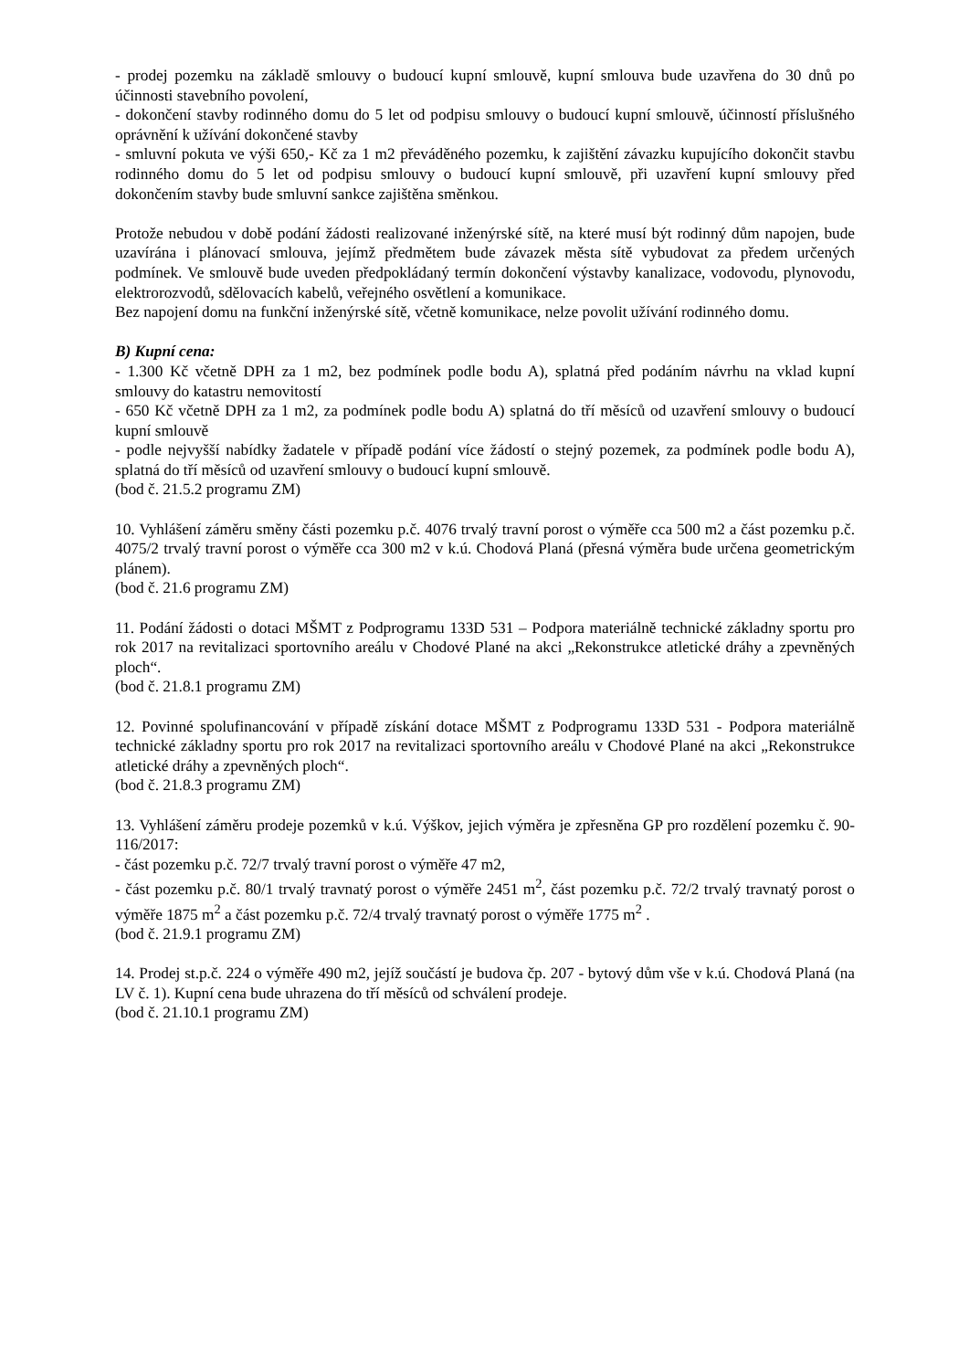- prodej pozemku na základě smlouvy o budoucí kupní smlouvě, kupní smlouva bude uzavřena do 30 dnů po účinnosti stavebního povolení,
- dokončení stavby rodinného domu do 5 let od podpisu smlouvy o budoucí kupní smlouvě, účinností příslušného oprávnění k užívání dokončené stavby
- smluvní pokuta ve výši 650,- Kč za 1 m2 převáděného pozemku, k zajištění závazku kupujícího dokončit stavbu rodinného domu do 5 let od podpisu smlouvy o budoucí kupní smlouvě, při uzavření kupní smlouvy před dokončením stavby bude smluvní sankce zajištěna směnkou.
Protože nebudou v době podání žádosti realizované inženýrské sítě, na které musí být rodinný dům napojen, bude uzavírána i plánovací smlouva, jejímž předmětem bude závazek města sítě vybudovat za předem určených podmínek. Ve smlouvě bude uveden předpokládaný termín dokončení výstavby kanalizace, vodovodu, plynovodu, elektrorozvodů, sdělovacích kabelů, veřejného osvětlení a komunikace.
Bez napojení domu na funkční inženýrské sítě, včetně komunikace, nelze povolit užívání rodinného domu.
B) Kupní cena:
- 1.300 Kč včetně DPH za 1 m2, bez podmínek podle bodu A), splatná před podáním návrhu na vklad kupní smlouvy do katastru nemovitostí
- 650 Kč včetně DPH za 1 m2, za podmínek podle bodu A) splatná do tří měsíců od uzavření smlouvy o budoucí kupní smlouvě
- podle nejvyšší nabídky žadatele v případě podání více žádostí o stejný pozemek, za podmínek podle bodu A), splatná do tří měsíců od uzavření smlouvy o budoucí kupní smlouvě.
(bod č. 21.5.2 programu ZM)
10. Vyhlášení záměru směny části pozemku p.č. 4076 trvalý travní porost o výměře cca 500 m2 a část pozemku p.č. 4075/2 trvalý travní porost o výměře cca 300 m2 v k.ú. Chodová Planá (přesná výměra bude určena geometrickým plánem).
(bod č. 21.6 programu ZM)
11. Podání žádosti o dotaci MŠMT z Podprogramu 133D 531 – Podpora materiálně technické základny sportu pro rok 2017 na revitalizaci sportovního areálu v Chodové Plané na akci „Rekonstrukce atletické dráhy a zpevněných ploch“.
(bod č. 21.8.1 programu ZM)
12. Povinné spolufinancování v případě získání dotace MŠMT z Podprogramu 133D 531 - Podpora materiálně technické základny sportu pro rok 2017 na revitalizaci sportovního areálu v Chodové Plané na akci „Rekonstrukce atletické dráhy a zpevněných ploch“.
(bod č. 21.8.3 programu ZM)
13. Vyhlášení záměru prodeje pozemků v k.ú. Výškov, jejich výměra je zpřesněna GP pro rozdělení pozemku č. 90-116/2017:
- část pozemku p.č. 72/7 trvalý travní porost o výměře 47 m2,
- část pozemku p.č. 80/1 trvalý travnatý porost o výměře 2451 m<sup>2</sup>, část pozemku p.č. 72/2 trvalý travnatý porost o výměře 1875 m<sup>2</sup> a část pozemku p.č. 72/4 trvalý travnatý porost o výměře 1775 m<sup>2</sup> .
(bod č. 21.9.1 programu ZM)
14. Prodej st.p.č. 224 o výměře 490 m2, jejíž součástí je budova čp. 207 - bytový dům vše v k.ú. Chodová Planá (na LV č. 1). Kupní cena bude uhrazena do tří měsíců od schválení prodeje.
(bod č. 21.10.1 programu ZM)